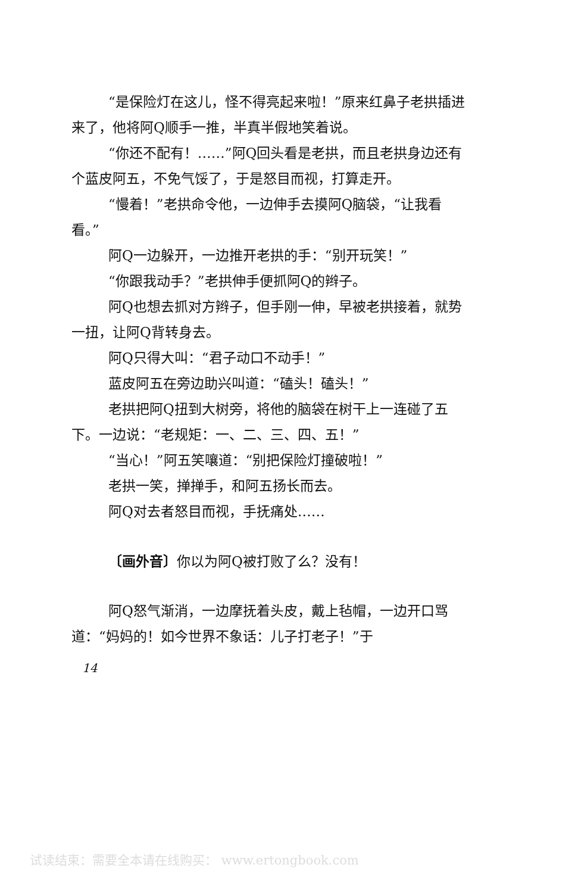“是保险灯在这儿，怪不得亮起来啦！”原来红鼻子老拱插进来了，他将阿Q顺手一推，半真半假地笑着说。
“你还不配有！……”阿Q回头看是老拱，而且老拱身边还有个蓝皮阿五，不免气馁了，于是怒目而视，打算走开。
“慢着！”老拱命令他，一边伸手去摸阿Q脑袋，“让我看看。”
阿Q一边躲开，一边推开老拱的手：“别开玩笑！”
“你跟我动手？”老拱伸手便抓阿Q的辫子。
阿Q也想去抓对方辫子，但手刚一伸，早被老拱接着，就势一扭，让阿Q背转身去。
阿Q只得大叫：“君子动口不动手！”
蓝皮阿五在旁边助兴叫道：“磕头！磕头！”
老拱把阿Q扭到大树旁，将他的脑袋在树干上一连碰了五下。一边说：“老规矩：一、二、三、四、五！”
“当心！”阿五笑嚷道：“别把保险灯撞破啦！”
老拱一笑，掸掸手，和阿五扬长而去。
阿Q对去者怒目而视，手抚痛处……
〔画外音〕你以为阿Q被打败了么？没有！
阿Q怒气渐消，一边摩抚着头皮，戴上毡帽，一边开口骂道：“妈妈的！如今世界不象话：儿子打老子！”于
14
试读结束：需要全本请在线购买： www.ertongbook.com